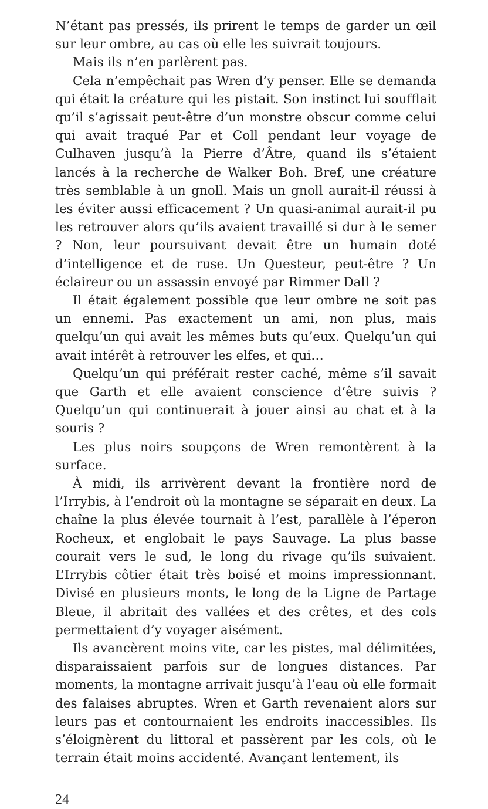N’étant pas pressés, ils prirent le temps de garder un œil sur leur ombre, au cas où elle les suivrait toujours.
Mais ils n’en parlèrent pas.
Cela n’empêchait pas Wren d’y penser. Elle se demanda qui était la créature qui les pistait. Son instinct lui soufflait qu’il s’agissait peut-être d’un monstre obscur comme celui qui avait traqué Par et Coll pendant leur voyage de Culhaven jusqu’à la Pierre d’Âtre, quand ils s’étaient lancés à la recherche de Walker Boh. Bref, une créature très semblable à un gnoll. Mais un gnoll aurait-il réussi à les éviter aussi efficacement ? Un quasi-animal aurait-il pu les retrouver alors qu’ils avaient travaillé si dur à le semer ? Non, leur poursuivant devait être un humain doté d’intelligence et de ruse. Un Questeur, peut-être ? Un éclaireur ou un assassin envoyé par Rimmer Dall ?
Il était également possible que leur ombre ne soit pas un ennemi. Pas exactement un ami, non plus, mais quelqu’un qui avait les mêmes buts qu’eux. Quelqu’un qui avait intérêt à retrouver les elfes, et qui…
Quelqu’un qui préférait rester caché, même s’il savait que Garth et elle avaient conscience d’être suivis ? Quelqu’un qui continuerait à jouer ainsi au chat et à la souris ?
Les plus noirs soupçons de Wren remontèrent à la surface.
À midi, ils arrivèrent devant la frontière nord de l’Irrybis, à l’endroit où la montagne se séparait en deux. La chaîne la plus élevée tournait à l’est, parallèle à l’éperon Rocheux, et englobait le pays Sauvage. La plus basse courait vers le sud, le long du rivage qu’ils suivaient. L’Irrybis côtier était très boisé et moins impressionnant. Divisé en plusieurs monts, le long de la Ligne de Partage Bleue, il abritait des vallées et des crêtes, et des cols permettaient d’y voyager aisément.
Ils avancèrent moins vite, car les pistes, mal délimitées, disparaissaient parfois sur de longues distances. Par moments, la montagne arrivait jusqu’à l’eau où elle formait des falaises abruptes. Wren et Garth revenaient alors sur leurs pas et contournaient les endroits inaccessibles. Ils s’éloignèrent du littoral et passèrent par les cols, où le terrain était moins accidenté. Avançant lentement, ils
24